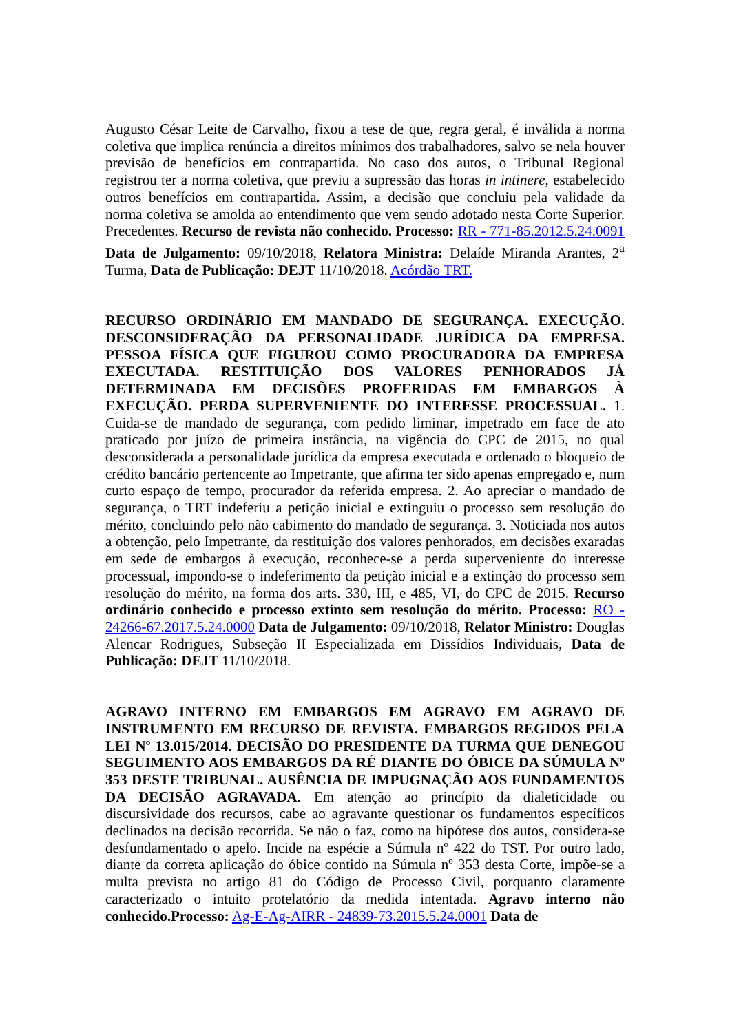Augusto César Leite de Carvalho, fixou a tese de que, regra geral, é inválida a norma coletiva que implica renúncia a direitos mínimos dos trabalhadores, salvo se nela houver previsão de benefícios em contrapartida. No caso dos autos, o Tribunal Regional registrou ter a norma coletiva, que previu a supressão das horas in intinere, estabelecido outros benefícios em contrapartida. Assim, a decisão que concluiu pela validade da norma coletiva se amolda ao entendimento que vem sendo adotado nesta Corte Superior. Precedentes. Recurso de revista não conhecido. Processo: RR - 771-85.2012.5.24.0091 Data de Julgamento: 09/10/2018, Relatora Ministra: Delaíde Miranda Arantes, 2<sup>a</sup> Turma, Data de Publicação: DEJT 11/10/2018. Acórdão TRT.
RECURSO ORDINÁRIO EM MANDADO DE SEGURANÇA. EXECUÇÃO. DESCONSIDERAÇÃO DA PERSONALIDADE JURÍDICA DA EMPRESA. PESSOA FÍSICA QUE FIGUROU COMO PROCURADORA DA EMPRESA EXECUTADA. RESTITUIÇÃO DOS VALORES PENHORADOS JÁ DETERMINADA EM DECISÕES PROFERIDAS EM EMBARGOS À EXECUÇÃO. PERDA SUPERVENIENTE DO INTERESSE PROCESSUAL. 1. Cuida-se de mandado de segurança, com pedido liminar, impetrado em face de ato praticado por juízo de primeira instância, na vigência do CPC de 2015, no qual desconsiderada a personalidade jurídica da empresa executada e ordenado o bloqueio de crédito bancário pertencente ao Impetrante, que afirma ter sido apenas empregado e, num curto espaço de tempo, procurador da referida empresa. 2. Ao apreciar o mandado de segurança, o TRT indeferiu a petição inicial e extinguiu o processo sem resolução do mérito, concluindo pelo não cabimento do mandado de segurança. 3. Noticiada nos autos a obtenção, pelo Impetrante, da restituição dos valores penhorados, em decisões exaradas em sede de embargos à execução, reconhece-se a perda superveniente do interesse processual, impondo-se o indeferimento da petição inicial e a extinção do processo sem resolução do mérito, na forma dos arts. 330, III, e 485, VI, do CPC de 2015. Recurso ordinário conhecido e processo extinto sem resolução do mérito. Processo: RO - 24266-67.2017.5.24.0000 Data de Julgamento: 09/10/2018, Relator Ministro: Douglas Alencar Rodrigues, Subseção II Especializada em Dissídios Individuais, Data de Publicação: DEJT 11/10/2018.
AGRAVO INTERNO EM EMBARGOS EM AGRAVO EM AGRAVO DE INSTRUMENTO EM RECURSO DE REVISTA. EMBARGOS REGIDOS PELA LEI Nº 13.015/2014. DECISÃO DO PRESIDENTE DA TURMA QUE DENEGOU SEGUIMENTO AOS EMBARGOS DA RÉ DIANTE DO ÓBICE DA SÚMULA Nº 353 DESTE TRIBUNAL. AUSÊNCIA DE IMPUGNAÇÃO AOS FUNDAMENTOS DA DECISÃO AGRAVADA. Em atenção ao princípio da dialeticidade ou discursividade dos recursos, cabe ao agravante questionar os fundamentos específicos declinados na decisão recorrida. Se não o faz, como na hipótese dos autos, considera-se desfundamentado o apelo. Incide na espécie a Súmula nº 422 do TST. Por outro lado, diante da correta aplicação do óbice contido na Súmula nº 353 desta Corte, impõe-se a multa prevista no artigo 81 do Código de Processo Civil, porquanto claramente caracterizado o intuito protelatório da medida intentada. Agravo interno não conhecido.Processo: Ag-E-Ag-AIRR - 24839-73.2015.5.24.0001 Data de